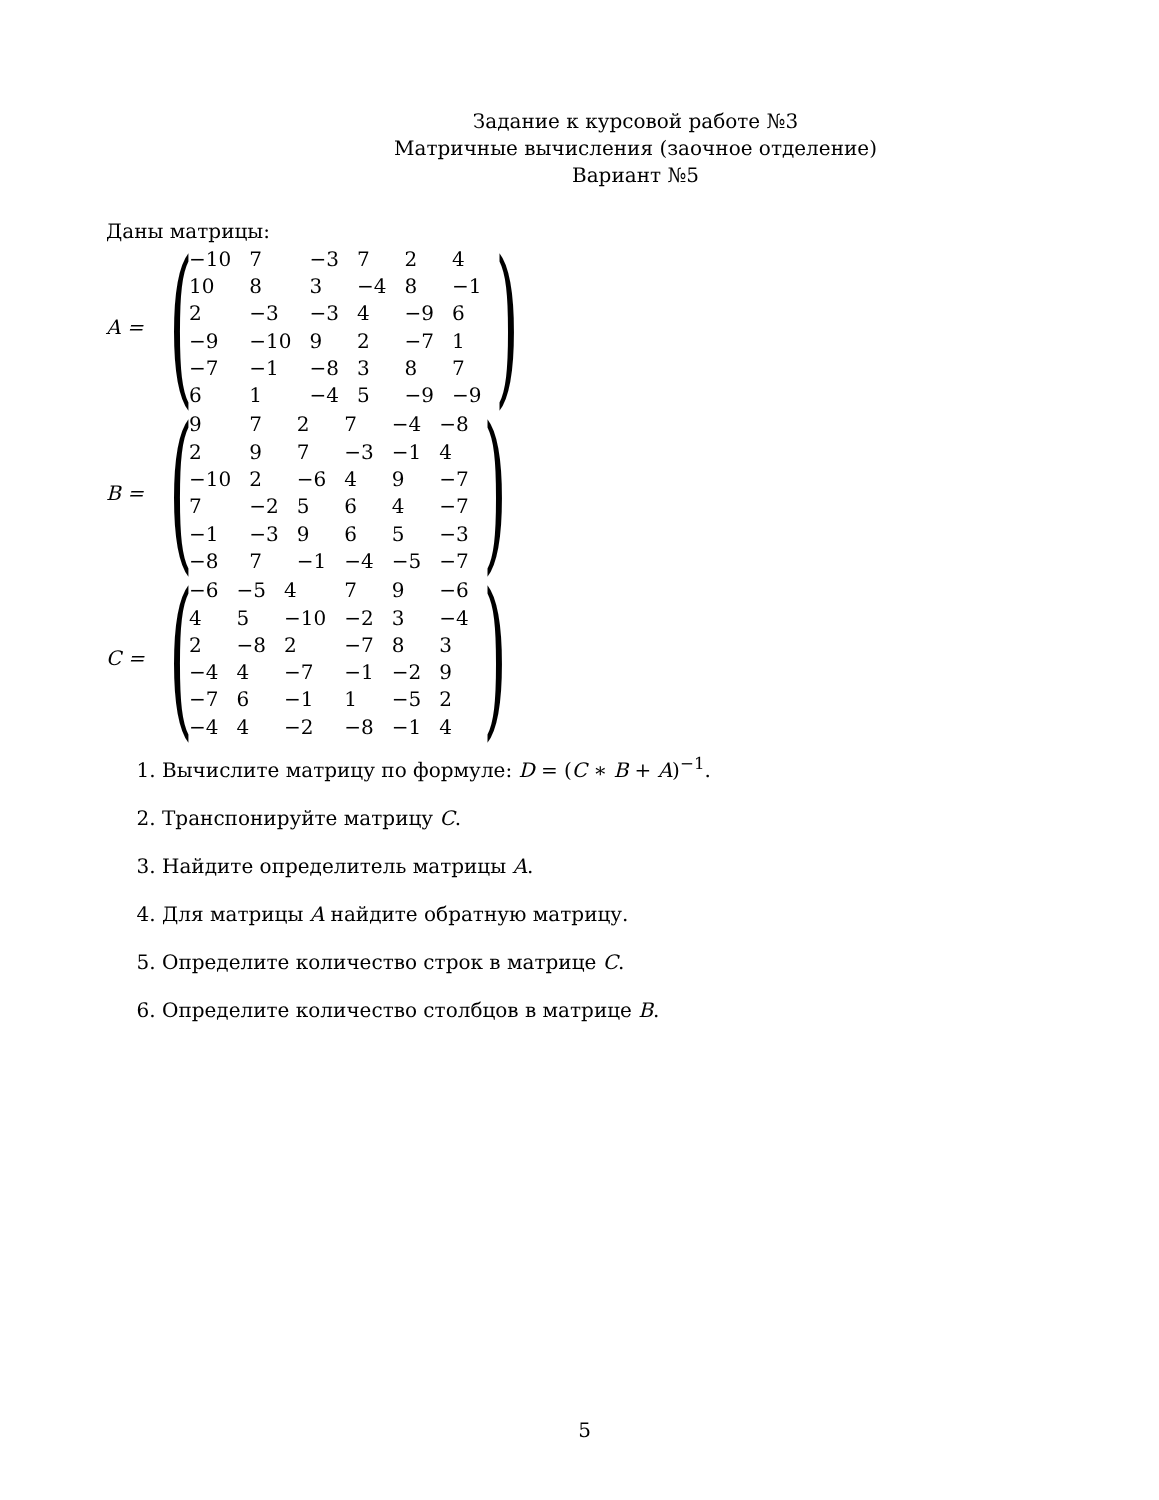Задание к курсовой работе №3
Матричные вычисления (заочное отделение)
Вариант №5
Даны матрицы:
A =
(
| −10 | 7 | −3 | 7 | 2 | 4 |
| 10 | 8 | 3 | −4 | 8 | −1 |
| 2 | −3 | −3 | 4 | −9 | 6 |
| −9 | −10 | 9 | 2 | −7 | 1 |
| −7 | −1 | −8 | 3 | 8 | 7 |
| 6 | 1 | −4 | 5 | −9 | −9 |
)
B =
(
| 9 | 7 | 2 | 7 | −4 | −8 |
| 2 | 9 | 7 | −3 | −1 | 4 |
| −10 | 2 | −6 | 4 | 9 | −7 |
| 7 | −2 | 5 | 6 | 4 | −7 |
| −1 | −3 | 9 | 6 | 5 | −3 |
| −8 | 7 | −1 | −4 | −5 | −7 |
)
C =
(
| −6 | −5 | 4 | 7 | 9 | −6 |
| 4 | 5 | −10 | −2 | 3 | −4 |
| 2 | −8 | 2 | −7 | 8 | 3 |
| −4 | 4 | −7 | −1 | −2 | 9 |
| −7 | 6 | −1 | 1 | −5 | 2 |
| −4 | 4 | −2 | −8 | −1 | 4 |
)
1. Вычислите матрицу по формуле: D = (C ∗ B + A)<sup>−1</sup>.
2. Транспонируйте матрицу C.
3. Найдите определитель матрицы A.
4. Для матрицы A найдите обратную матрицу.
5. Определите количество строк в матрице C.
6. Определите количество столбцов в матрице B.
5